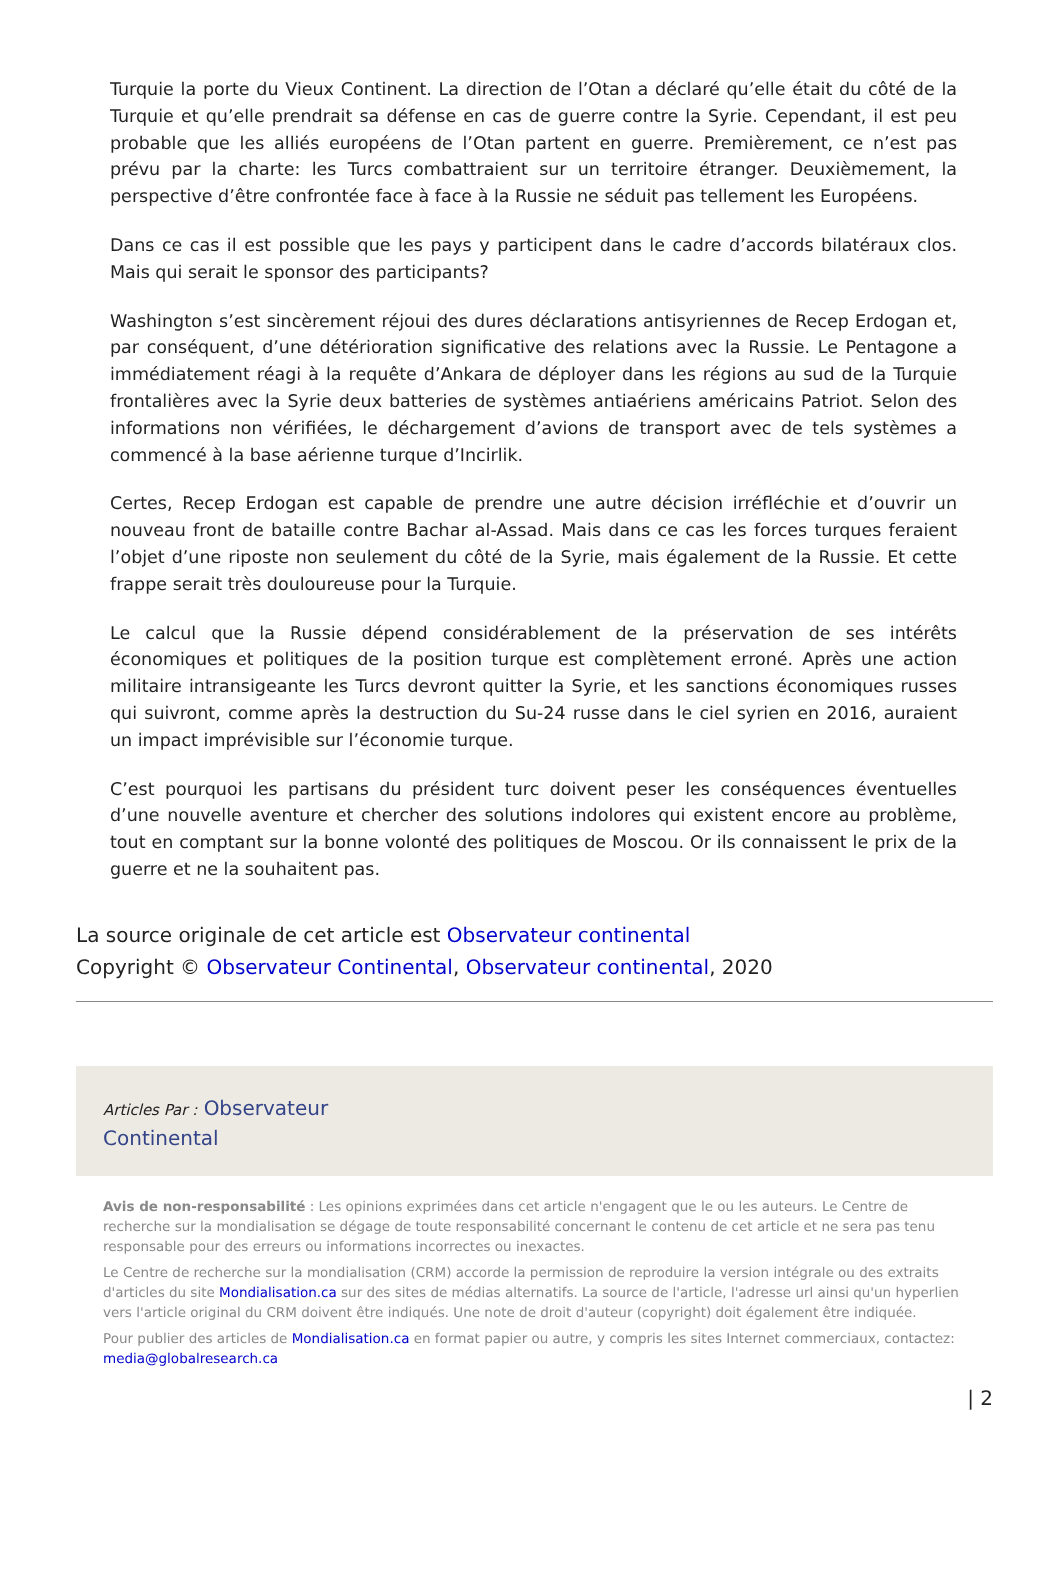Turquie la porte du Vieux Continent. La direction de l’Otan a déclaré qu’elle était du côté de la Turquie et qu’elle prendrait sa défense en cas de guerre contre la Syrie. Cependant, il est peu probable que les alliés européens de l’Otan partent en guerre. Premièrement, ce n’est pas prévu par la charte: les Turcs combattraient sur un territoire étranger. Deuxièmement, la perspective d’être confrontée face à face à la Russie ne séduit pas tellement les Européens.
Dans ce cas il est possible que les pays y participent dans le cadre d’accords bilatéraux clos. Mais qui serait le sponsor des participants?
Washington s’est sincèrement réjoui des dures déclarations antisyriennes de Recep Erdogan et, par conséquent, d’une détérioration significative des relations avec la Russie. Le Pentagone a immédiatement réagi à la requête d’Ankara de déployer dans les régions au sud de la Turquie frontalières avec la Syrie deux batteries de systèmes antiaériens américains Patriot. Selon des informations non vérifiées, le déchargement d’avions de transport avec de tels systèmes a commencé à la base aérienne turque d’Incirlik.
Certes, Recep Erdogan est capable de prendre une autre décision irréfléchie et d’ouvrir un nouveau front de bataille contre Bachar al-Assad. Mais dans ce cas les forces turques feraient l’objet d’une riposte non seulement du côté de la Syrie, mais également de la Russie. Et cette frappe serait très douloureuse pour la Turquie.
Le calcul que la Russie dépend considérablement de la préservation de ses intérêts économiques et politiques de la position turque est complètement erroné. Après une action militaire intransigeante les Turcs devront quitter la Syrie, et les sanctions économiques russes qui suivront, comme après la destruction du Su-24 russe dans le ciel syrien en 2016, auraient un impact imprévisible sur l’économie turque.
C’est pourquoi les partisans du président turc doivent peser les conséquences éventuelles d’une nouvelle aventure et chercher des solutions indolores qui existent encore au problème, tout en comptant sur la bonne volonté des politiques de Moscou. Or ils connaissent le prix de la guerre et ne la souhaitent pas.
La source originale de cet article est Observateur continental
Copyright © Observateur Continental, Observateur continental, 2020
Articles Par : Observateur
Continental
Avis de non-responsabilité : Les opinions exprimées dans cet article n'engagent que le ou les auteurs. Le Centre de recherche sur la mondialisation se dégage de toute responsabilité concernant le contenu de cet article et ne sera pas tenu responsable pour des erreurs ou informations incorrectes ou inexactes.
Le Centre de recherche sur la mondialisation (CRM) accorde la permission de reproduire la version intégrale ou des extraits d'articles du site Mondialisation.ca sur des sites de médias alternatifs. La source de l'article, l'adresse url ainsi qu'un hyperlien vers l'article original du CRM doivent être indiqués. Une note de droit d'auteur (copyright) doit également être indiquée.
Pour publier des articles de Mondialisation.ca en format papier ou autre, y compris les sites Internet commerciaux, contactez: media@globalresearch.ca
| 2